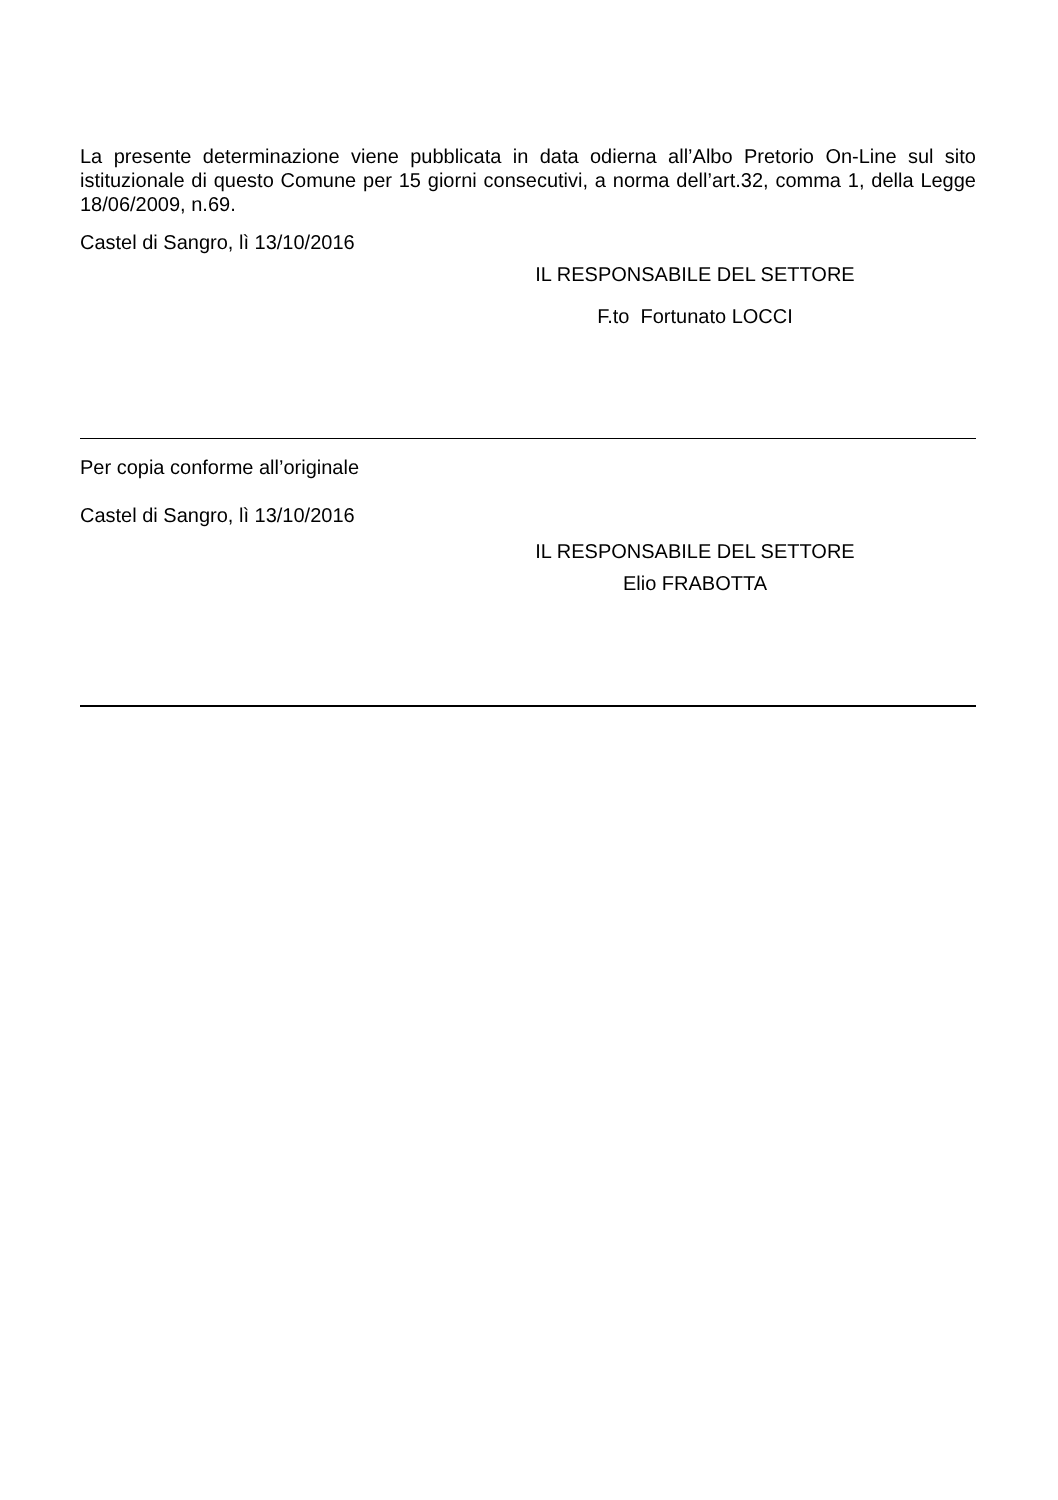La presente determinazione viene pubblicata in data odierna all’Albo Pretorio On-Line sul sito istituzionale di questo Comune per 15 giorni consecutivi, a norma dell’art.32, comma 1, della Legge 18/06/2009, n.69.
Castel di Sangro, lì 13/10/2016
IL RESPONSABILE DEL SETTORE
F.to Fortunato LOCCI
Per copia conforme all’originale
Castel di Sangro, lì 13/10/2016
IL RESPONSABILE DEL SETTORE
Elio FRABOTTA